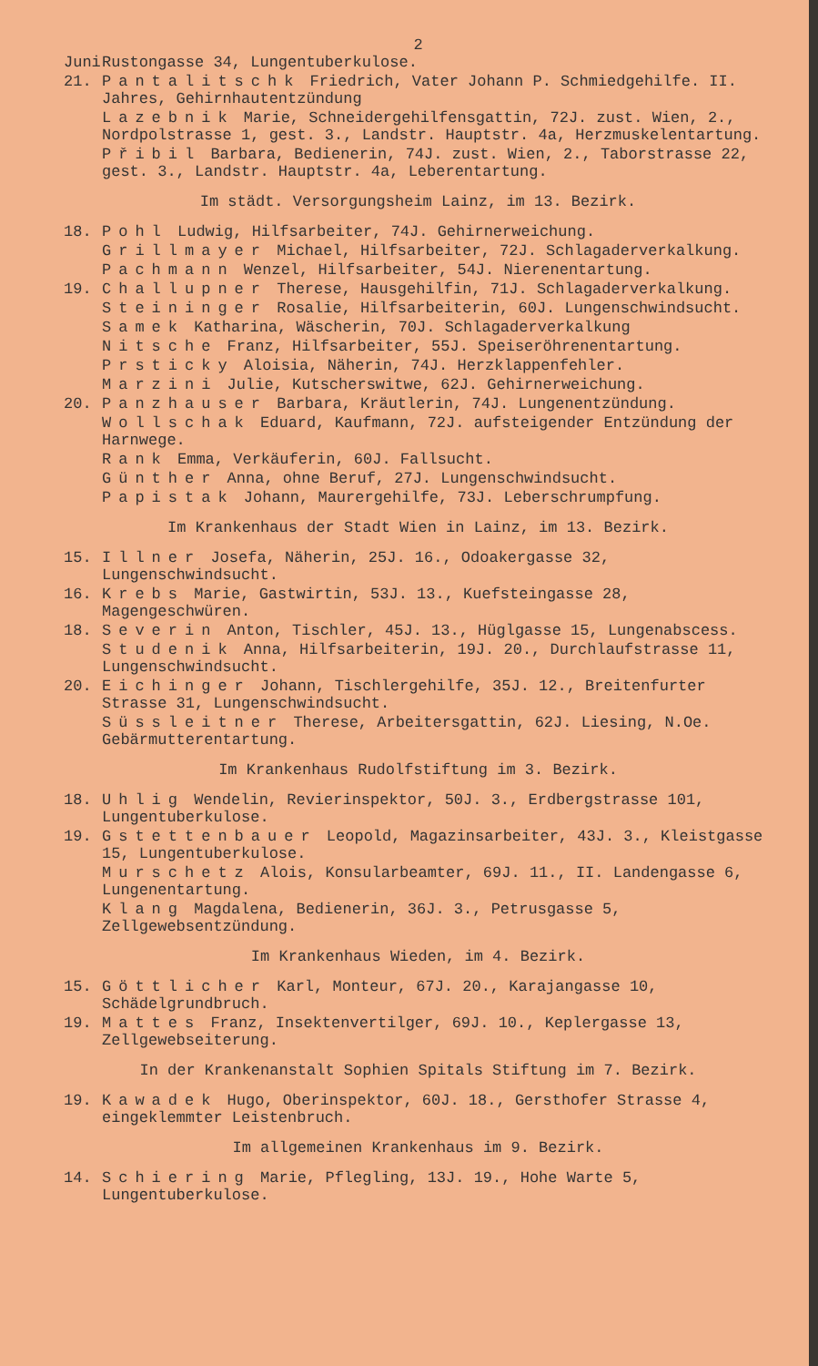2
Juni Rustongasse 34, Lungentuberkulose.
21. Pantalitschk Friedrich, Vater Johann P. Schmiedgehilfe. II. Jahres, Gehirnhautentzündung
Lazebnik Marie, Schneidergehilfensgattin, 72J. zust. Wien, 2., Nordpolstrasse 1, gest. 3., Landstr. Hauptstr. 4a, Herzmuskelentartung.
Přibil Barbara, Bedienerin, 74J. zust. Wien, 2., Taborstrasse 22, gest. 3., Landstr. Hauptstr. 4a, Leberentartung.
Im städt. Versorgungsheim Lainz, im 13. Bezirk.
18. Pohl Ludwig, Hilfsarbeiter, 74J. Gehirnerweichung.
Grillmayer Michael, Hilfsarbeiter, 72J. Schlagaderverkalkung.
Pachmann Wenzel, Hilfsarbeiter, 54J. Nierenentartung.
19. Challupner Therese, Hausgehilfin, 71J. Schlagaderverkalkung.
Steininger Rosalie, Hilfsarbeiterin, 60J. Lungenschwindsucht.
Samek Katharina, Wäscherin, 70J. Schlagaderverkalkung
Nitsche Franz, Hilfsarbeiter, 55J. Speiseröhrenentartung.
Prsticky Aloisia, Näherin, 74J. Herzklappenfehler.
Marzini Julie, Kutscherswitwe, 62J. Gehirnerweichung.
20. Panzhauser Barbara, Kräutlerin, 74J. Lungenentzündung.
Wollschak Eduard, Kaufmann, 72J. aufsteigender Entzündung der Harnwege.
Rank Emma, Verkäuferin, 60J. Fallsucht.
Günther Anna, ohne Beruf, 27J. Lungenschwindsucht.
Papistak Johann, Maurergehilfe, 73J. Leberschrumpfung.
Im Krankenhaus der Stadt Wien in Lainz, im 13. Bezirk.
15. Illner Josefa, Näherin, 25J. 16., Odoakergasse 32, Lungenschwindsucht.
16. Krebs Marie, Gastwirtin, 53J. 13., Kuefsteingasse 28, Magengeschwüren.
18. Severin Anton, Tischler, 45J. 13., Hüglgasse 15, Lungenabscess.
Studenik Anna, Hilfsarbeiterin, 19J. 20., Durchlaufstrasse 11, Lungenschwindsucht.
20. Eichinger Johann, Tischlergehilfe, 35J. 12., Breitenfurter Strasse 31, Lungenschwindsucht.
Süssleitner Therese, Arbeitersgattin, 62J. Liesing, N.Oe. Gebärmutterentartung.
Im Krankenhaus Rudolfstiftung im 3. Bezirk.
18. Uhlig Wendelin, Revierinspektor, 50J. 3., Erdbergstrasse 101, Lungentuberkulose.
19. Gstettenbauer Leopold, Magazinsarbeiter, 43J. 3., Kleistgasse 15, Lungentuberkulose.
Murschetz Alois, Konsularbeamter, 69J. 11., II. Landengasse 6, Lungenentartung.
Klang Magdalena, Bedienerin, 36J. 3., Petrusgasse 5, Zellgewebsentzündung.
Im Krankenhaus Wieden, im 4. Bezirk.
15. Göttlicher Karl, Monteur, 67J. 20., Karajangasse 10, Schädelgrundbruch.
19. Mattes Franz, Insektenvertilger, 69J. 10., Keplergasse 13, Zellgewebseiterung.
In der Krankenanstalt Sophien Spitals Stiftung im 7. Bezirk.
19. Kawadek Hugo, Oberinspektor, 60J. 18., Gersthofer Strasse 4, eingeklemmter Leistenbruch.
Im allgemeinen Krankenhaus im 9. Bezirk.
14. Schiering Marie, Pflegling, 13J. 19., Hohe Warte 5, Lungentuberkulose.